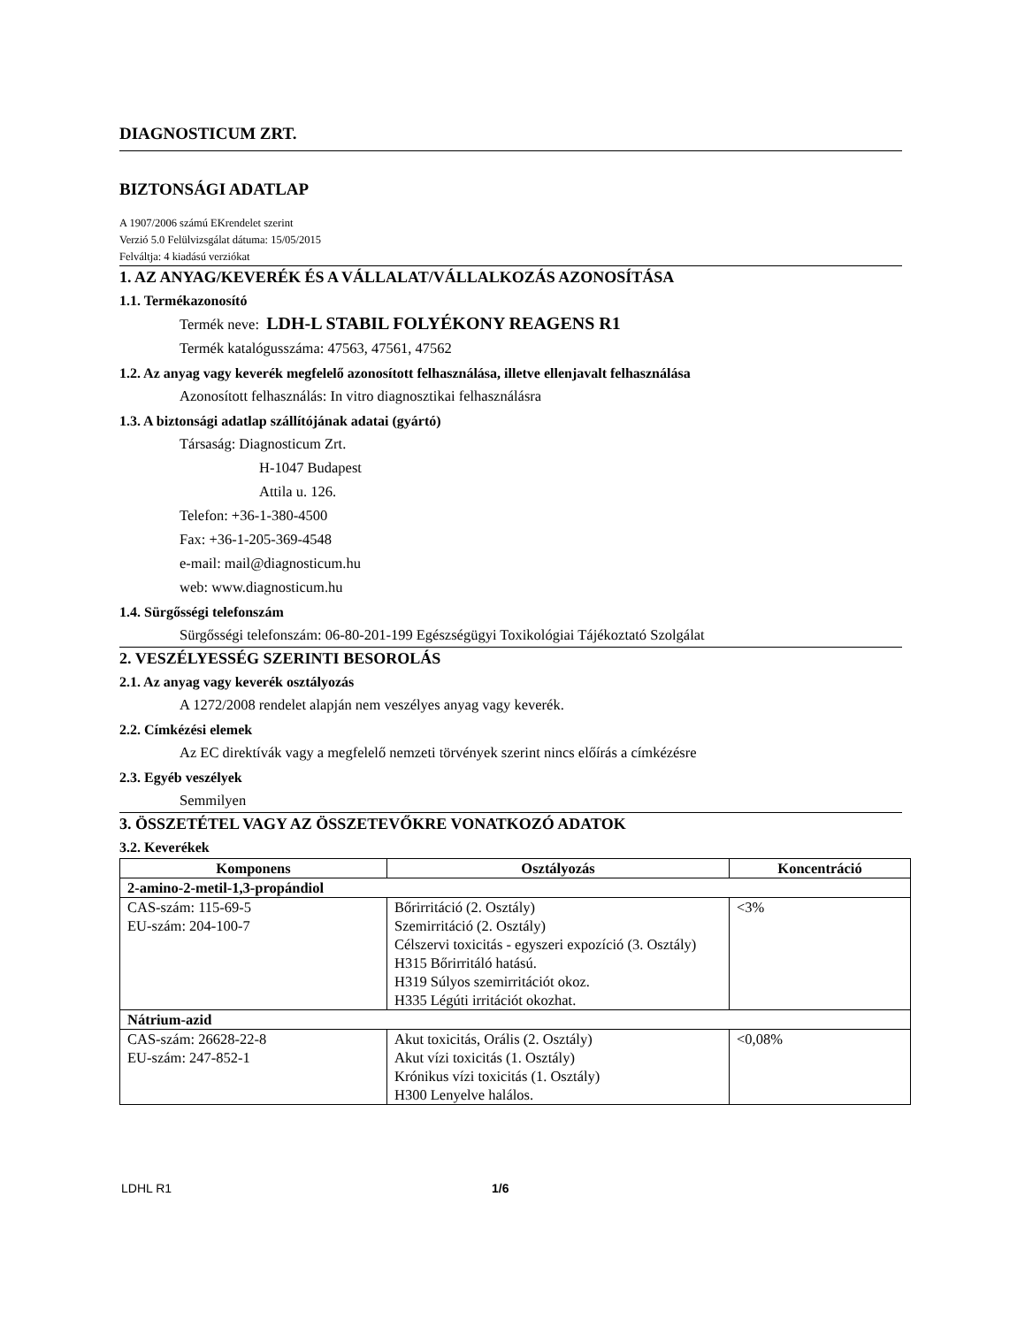DIAGNOSTICUM ZRT.
BIZTONSÁGI ADATLAP
A 1907/2006 számú EKrendelet szerint
Verzió 5.0 Felülvizsgálat dátuma: 15/05/2015
Felváltja: 4 kiadású verziókat
1. AZ ANYAG/KEVERÉK ÉS A VÁLLALAT/VÁLLALKOZÁS AZONOSÍTÁSA
1.1. Termékazonosító
Termék neve: LDH-L STABIL FOLYÉKONY REAGENS R1
Termék katalógusszáma: 47563, 47561, 47562
1.2. Az anyag vagy keverék megfelelő azonosított felhasználása, illetve ellenjavalt felhasználása
Azonosított felhasználás: In vitro diagnosztikai felhasználásra
1.3. A biztonsági adatlap szállítójának adatai (gyártó)
Társaság: Diagnosticum Zrt.
H-1047 Budapest
Attila u. 126.
Telefon: +36-1-380-4500
Fax: +36-1-205-369-4548
e-mail: mail@diagnosticum.hu
web: www.diagnosticum.hu
1.4. Sürgősségi telefonszám
Sürgősségi telefonszám: 06-80-201-199 Egészségügyi Toxikológiai Tájékoztató Szolgálat
2. VESZÉLYESSÉG SZERINTI BESOROLÁS
2.1. Az anyag vagy keverék osztályozás
A 1272/2008 rendelet alapján nem veszélyes anyag vagy keverék.
2.2. Címkézési elemek
Az EC direktívák vagy a megfelelő nemzeti törvények szerint nincs előírás a címkézésre
2.3. Egyéb veszélyek
Semmilyen
3. ÖSSZETÉTEL VAGY AZ ÖSSZETEVŐKRE VONATKOZÓ ADATOK
3.2. Keverékek
| Komponens | Osztályozás | Koncentráció |
| --- | --- | --- |
| 2-amino-2-metil-1,3-propándiol | | |
| CAS-szám: 115-69-5 EU-szám: 204-100-7 | Bőrirritáció (2. Osztály) Szemirritáció (2. Osztály) Célszervi toxicitás - egyszeri expozíció (3. Osztály) H315 Bőrirritáló hatású. H319 Súlyos szemirritációt okoz. H335 Légúti irritációt okozhat. | <3% |
| Nátrium-azid | | |
| CAS-szám: 26628-22-8 EU-szám: 247-852-1 | Akut toxicitás, Orális (2. Osztály) Akut vízi toxicitás (1. Osztály) Krónikus vízi toxicitás (1. Osztály) H300 Lenyelve halálos. | <0,08% |
LDHL R1 1/6